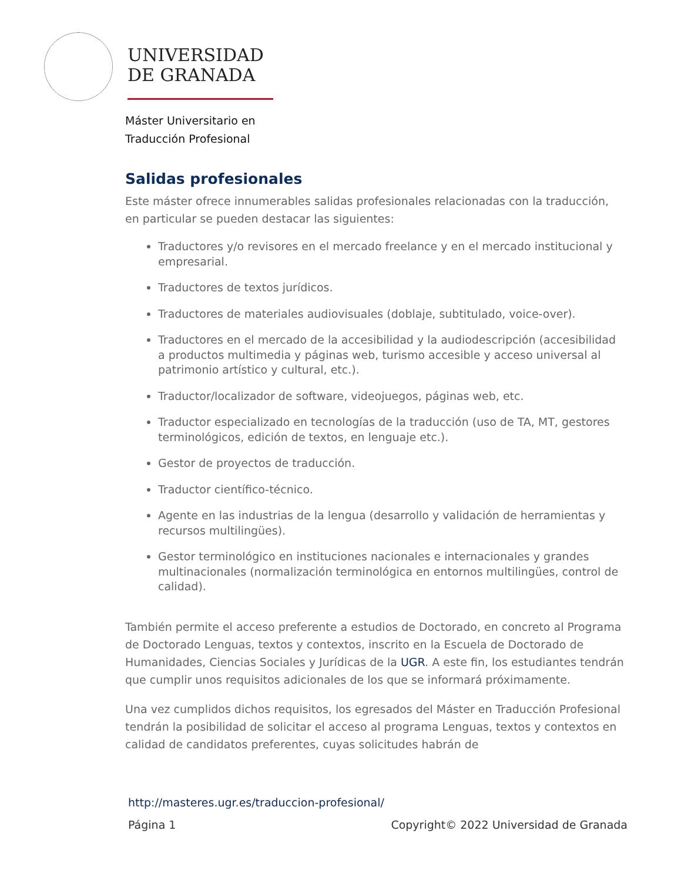UNIVERSIDAD
DE GRANADA
Máster Universitario en
Traducción Profesional
Salidas profesionales
Este máster ofrece innumerables salidas profesionales relacionadas con la traducción, en particular se pueden destacar las siguientes:
Traductores y/o revisores en el mercado freelance y en el mercado institucional y empresarial.
Traductores de textos jurídicos.
Traductores de materiales audiovisuales (doblaje, subtitulado, voice-over).
Traductores en el mercado de la accesibilidad y la audiodescripción (accesibilidad a productos multimedia y páginas web, turismo accesible y acceso universal al patrimonio artístico y cultural, etc.).
Traductor/localizador de software, videojuegos, páginas web, etc.
Traductor especializado en tecnologías de la traducción (uso de TA, MT, gestores terminológicos, edición de textos, en lenguaje etc.).
Gestor de proyectos de traducción.
Traductor científico-técnico.
Agente en las industrias de la lengua (desarrollo y validación de herramientas y recursos multilingües).
Gestor terminológico en instituciones nacionales e internacionales y grandes multinacionales (normalización terminológica en entornos multilingües, control de calidad).
También permite el acceso preferente a estudios de Doctorado, en concreto al Programa de Doctorado Lenguas, textos y contextos, inscrito en la Escuela de Doctorado de Humanidades, Ciencias Sociales y Jurídicas de la UGR. A este fin, los estudiantes tendrán que cumplir unos requisitos adicionales de los que se informará próximamente.
Una vez cumplidos dichos requisitos, los egresados del Máster en Traducción Profesional tendrán la posibilidad de solicitar el acceso al programa Lenguas, textos y contextos en calidad de candidatos preferentes, cuyas solicitudes habrán de
http://masteres.ugr.es/traduccion-profesional/
Página 1 Copyright© 2022 Universidad de Granada